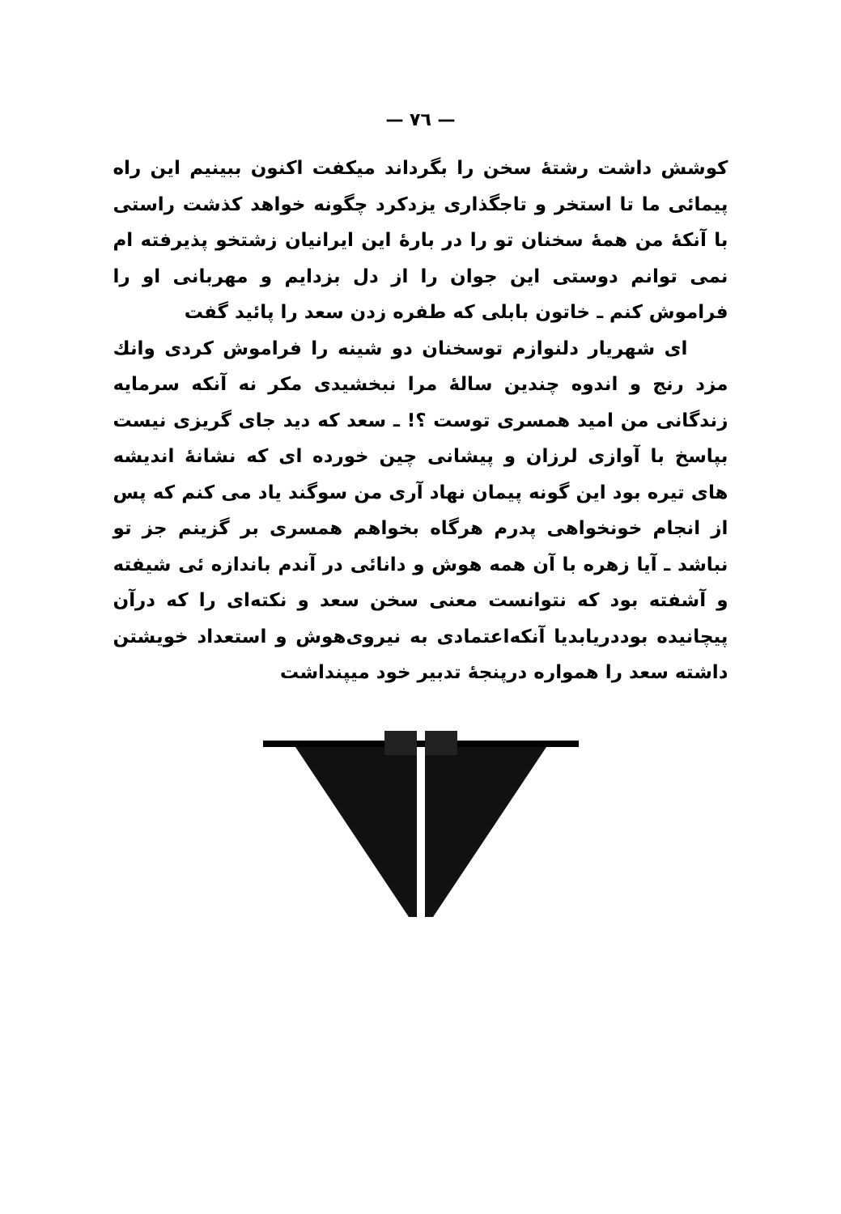— ٧٦ —
کوشش داشت رشتهٔ سخن را بگرداند میکفت اکنون ببینیم این راه پیمائی ما تا استخر و تاجگذاری یزدکرد چگونه خواهد کذشت راستی با آنکهٔ من همهٔ سخنان تو را در بارهٔ این ایرانیان زشتخو پذیرفته ام نمی توانم دوستی این جوان را از دل بزدایم و مهربانی او را فراموش کنم ـ خاتون بابلی که طفره زدن سعد را پائید گفت
ای شهریار دلنوازم توسخنان دو شینه را فراموش کردی وانك مزد رنج و اندوه چندین سالهٔ مرا نبخشیدی مکر نه آنکه سرمایه زندگانی من امید همسری توست ؟! ـ سعد که دید جای گریزی نیست بپاسخ با آوازی لرزان و پیشانی چین خورده ای که نشانهٔ اندیشه های تیره بود این گونه پیمان نهاد آری من سوگند یاد می کنم که پس از انجام خونخواهی پدرم هرگاه بخواهم همسری بر گزینم جز تو نباشد ـ آیا زهره با آن همه هوش و دانائی در آندم باندازه ئی شیفته و آشفته بود که نتوانست معنی سخن سعد و نکته‌ای را که درآن پیچانیده بوددریابدیا آنکه‌اعتمادی به نیروی‌هوش و استعداد خویشتن داشته سعد را همواره درپنجهٔ تدبیر خود میپنداشت